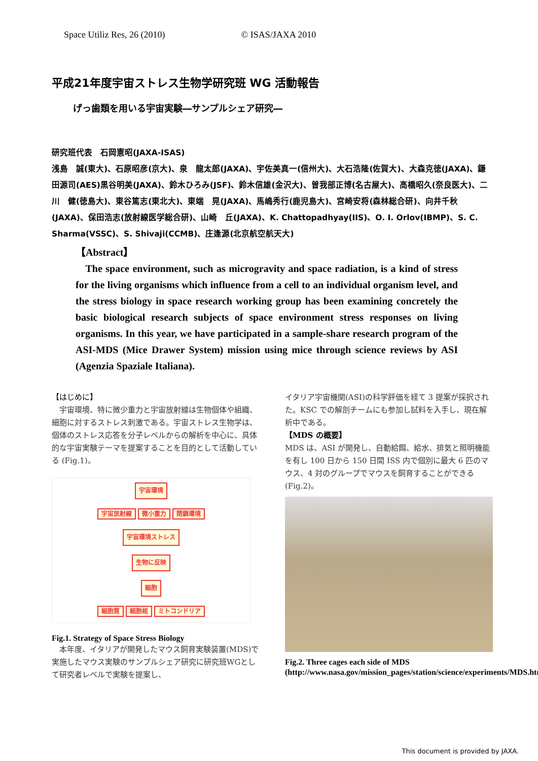Space Utiliz Res, 26 (2010) © ISAS/JAXA 2010
平成21年度宇宙ストレス生物学研究班 WG 活動報告
げっ歯類を用いる宇宙実験―サンプルシェア研究―
研究班代表　石岡憲昭(JAXA-ISAS)
浅島　誠(東大)、石原昭彦(京大)、泉　龍太郎(JAXA)、宇佐美真一(信州大)、大石浩隆(佐賀大)、大森克徳(JAXA)、鎌田源司(AES)黒谷明美(JAXA)、鈴木ひろみ(JSF)、鈴木信雄(金沢大)、曽我部正博(名古屋大)、高橋昭久(奈良医大)、二川　健(徳島大)、東谷篤志(東北大)、東端　晃(JAXA)、馬嶋秀行(鹿児島大)、宮崎安将(森林総合研)、向井千秋(JAXA)、保田浩志(放射線医学総合研)、山崎　丘(JAXA)、K. Chattopadhyay(IIS)、O. I. Orlov(IBMP)、S. C. Sharma(VSSC)、S. Shivaji(CCMB)、庄逢源(北京航空航天大)
【Abstract】
The space environment, such as microgravity and space radiation, is a kind of stress for the living organisms which influence from a cell to an individual organism level, and the stress biology in space research working group has been examining concretely the basic biological research subjects of space environment stress responses on living organisms. In this year, we have participated in a sample-share research program of the ASI-MDS (Mice Drawer System) mission using mice through science reviews by ASI (Agenzia Spaziale Italiana).
【はじめに】
　宇宙環境、特に微少重力と宇宙放射線は生物個体や組織、細胞に対するストレス刺激である。宇宙ストレス生物学は、個体のストレス応答を分子レベルからの解析を中心に、具体的な宇宙実験テーマを提案することを目的として活動している (Fig.1)。
宇宙環境
宇宙放射線 微小重力 閉鎖環境
宇宙環境ストレス
生物に反映
細胞
細胞質 細胞核 ミトコンドリア
Fig.1. Strategy of Space Stress Biology
　本年度、イタリアが開発したマウス飼育実験装置(MDS)で実施したマウス実験のサンプルシェア研究に研究班WGとして研究者レベルで実験を提案し、
イタリア宇宙機関(ASI)の科学評価を経て 3 提案が採択された。KSC での解剖チームにも参加し試料を入手し、現在解析中である。
【MDS の概要】
MDS は、ASI が開発し、自動給餌、給水、排気と照明機能を有し 100 日から 150 日間 ISS 内で個別に最大 6 匹のマウス、4 対のグループでマウスを飼育することができる(Fig.2)。
Fig.2. Three cages each side of MDS (http://www.nasa.gov/mission_pages/station/science/experiments/MDS.html
This document is provided by JAXA.